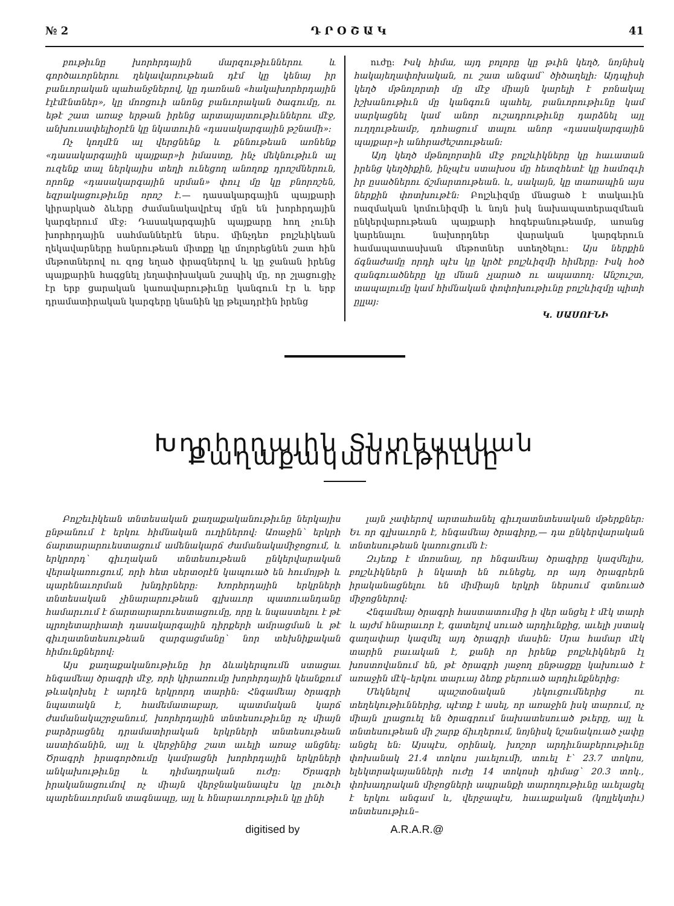№ 2 Դ Ր Օ Շ Ա Կ 41
բութիւնը խորհրդային մարզութիւններու և գործաւորներու ղեկավարութեան դէմ կը կենայ իր բանւորական պահանջներով, կը դառնան «հակախորհրդային էլէմէնտներ», կը մոռցուի անոնց բանւորական ծագումը, ու եթէ շատ առաջ երթան իրենց արտայայտութիւններու մէջ, անխուսափելիօրէն կը նկատուին «դասակարգային թշնամի»:
Ոչ կողմէն ալ վերցնենք և քննութեան առնենք «դասակարգային պայքար»ի իմաստը, ինչ մեկնութիւն ալ ուզենք տալ ներկայիս տեղի ունեցող անողոք դրոշմներուն, որոնք «դասակարգային սրման» փուլ մը կը բնորոշեն, եզրակացութիւնը որոշ է.— դասակարգային պայքարի կիրարկած ձևերը ժամանակավրէպ մըն են խորհրդային կարգերում մէջ: Դասակարգային պայքարը հող չունի խորհրդային սահմաններէն ներս. մինչդեռ բոլշևիկեան ղեկավարները հանրութեան միտքը կը մոլորեցնեն շատ հին մեթոտներով ու զոց եղած փրազներով և կը ջանան իրենց պայքարին հագցնել յեղափոխական շապիկ մը, որ շլացուցիչ էր երբ ցարական կառավարութիւնը կանգուն էր և երբ դրամատիրական կարգերը կնանին կը թելադրէին իրենց
ուժը: Իսկ հիմա, այդ բոլորը կը թւին կեղծ, նոյնիսկ հակայեղափոխական, ու շատ անգամ՝ ծիծաղելի: Այդպիսի կեղծ մթնոլորտի մը մէջ միայն կարելի է բռնակալ իշխանութիւն մը կանգուն պահել, բանւորութիւնը կամ սարկացնել կամ անոր ուշադրութիւնը դարձնել այլ ուղղութեամբ, դոհացում տալու անոր «դասակարգային պայքար»ի անհրաժեշտութեան:
Այդ կեղծ մթնոլորտին մէջ բոլշևիկները կը հաւատան իրենց կեղծիքին, ինչպէս ստախօս մը հետզհետէ կը համոզւի իր ըսածներու ճշմարտութեան. և, սակայն, կը տառապին այս ներքին փոտխութէն: Բոլշևիզմը մնացած է տակաւին ռազմական կոմունիզմի և նոյն իսկ նախապատերազմեան ընկերվարութեան պայքարի հոգեբանութեամբ, առանց կարենալու նախորդներ վարական կարգերուն համապատասխան մեթոտներ ստեղծելու: Այս ներքին ճգնաժամը որդի պէս կը կրծէ բոլշևիզմի հիմերը: Իսկ հօծ զանգուածները կը մնան չլարած ու ապատող: Անշուշտ, տապալումը կամ հիմնական փոփոխութիւնը բոլշևիզմը պիտի ըլլայ:
Կ. ՍԱՍՈՒՆԻ
Խորհրդային Տնտեսական Քաղաքականութիւնը
Բոլշեւիկեան տնտեսական քաղաքականութիւնը ներկայիս ընթանում է երկու հիմնական ուղիներով: Առաջին՝ երկրի ճարտարարուեստացում ամենակարճ ժամանակամիջոցում, և երկրորդ՝ գիւղական տնտեսութեան ընկերվարական վերակառուցում, որի հետ սերտօրէն կապուած են հումոյթի և պարենաւորման խնդիրները: Խորհրդային երկրների տնտեսական չինարարութեան գլխաւոր պատուանդանը համարւում է ճարտարարուեստացումը, որը և նպաստելու է թէ պրոլետարիատի դասակարգային դիրքերի ամրացման և թէ գիւղատնտեսութեան զարգացմանը՝ նոր տեխնիքական հիմունքներով:
Այս քաղաքականութիւնը իր ձևակերպումն ստացաւ հնգամեայ ծրագրի մէջ, որի կիրառումը խորհրդային կեանքում թևակոխել է արդէն երկրորդ տարին: Հնգամեայ ծրագրի նպատակն է, համեմատաբար, պատմական կարճ ժամանակաշրջանում, խորհրդային տնտեսութիւնը ոչ միայն բարձրացնել դրամատիրական երկրների տնտեսութեան աստիճանին, այլ և վերջինից շատ աւելի առաջ անցնել: Ծրագրի իրագործումը կամրացնի խորհրդային երկրների անկախութիւնը և դիմադրական ուժը: Ծրագրի իրականացումով ոչ միայն վերջնականապէս կը լուծւի պարենաւորման տագնապը, այլ և հնարաւորութիւն կը լինի
լայն չափերով արտահանել գիւղատնտեսական մթերքներ: Եւ որ գլխաւորն է, հնգամեայ ծրագիրը,— դա ընկերվարական տնտեսութեան կառուցումն է:
Զւյեոք է մոռանալ, որ հնգամեայ ծրագիրը կազմելիս, բոլշևիկներն ի նկատի են ունեցել, որ այդ ծրագրերն իրականացնելու են միմիայն երկրի ներսում գտնուած միջոցներով:
Հնգամեայ ծրագրի հաստատումից ի վեր անցել է մէկ տարի և այժմ հնարաւոր է, գատելով սուած արդիւնքից, աւելի յստակ գաղափար կազմել այդ ծրագրի մասին: Սրա համար մէկ տարին բաւական է, քանի որ իրենք բոլշևիկներն էլ խոստովանում են, թէ ծրագրի յաջող ընթացքը կախուած է առաջին մէկ–երկու տարւայ ձեռք բերուած արդիւնքներից:
Մեկնելով պաշտօնական յեկուցումներից ու տեղեկութիւններից, պէտք է ասել, որ առաջին իսկ տարում, ոչ միայն լրացուել են ծրագրում նախատեսուած թւերը, այլ և տնտեսութեան մի շարք ճիւղերում, նոյնիսկ նշանակուած չափը անցել են: Այսպէս, օրինակ, խոշոր արդիւնաբերութիւնը փոխանակ 21.4 տոկոս յաւելումի, տուել է՝ 23.7 տոկոս, ելեկտրակայանների ուժը 14 տոկոսի դիմաց՝ 20.3 տոկ., փոխադրական միջոցների ապրանքի տարողութիւնը աւելացել է երկու անգամ և, վերջապէս, հաւաքական (կոլլեկտիւ) տնտեսութիւն–
digitised by A.R.A.R.@